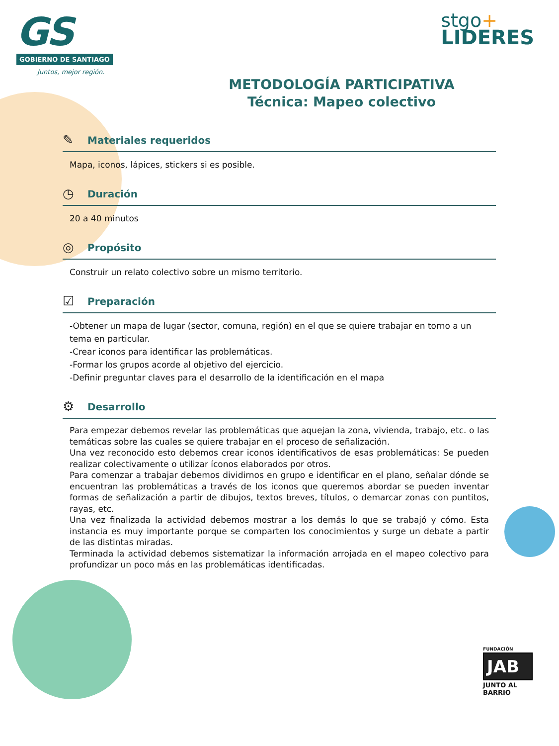GS
GOBIERNO DE SANTIAGO
Juntos, mejor región.
stgo+
LIDERES
METODOLOGÍA PARTICIPATIVA
Técnica: Mapeo colectivo
✎ Materiales requeridos
Mapa, iconos, lápices, stickers si es posible.
◷ Duración
20 a 40 minutos
◎ Propósito
Construir un relato colectivo sobre un mismo territorio.
☑ Preparación
-Obtener un mapa de lugar (sector, comuna, región) en el que se quiere trabajar en torno a un tema en particular.
-Crear iconos para identificar las problemáticas.
-Formar los grupos acorde al objetivo del ejercicio.
-Definir preguntar claves para el desarrollo de la identificación en el mapa
⚙ Desarrollo
Para empezar debemos revelar las problemáticas que aquejan la zona, vivienda, trabajo, etc. o las temáticas sobre las cuales se quiere trabajar en el proceso de señalización.
Una vez reconocido esto debemos crear iconos identificativos de esas problemáticas: Se pueden realizar colectivamente o utilizar íconos elaborados por otros.
Para comenzar a trabajar debemos dividirnos en grupo e identificar en el plano, señalar dónde se encuentran las problemáticas a través de los iconos que queremos abordar se pueden inventar formas de señalización a partir de dibujos, textos breves, títulos, o demarcar zonas con puntitos, rayas, etc.
Una vez finalizada la actividad debemos mostrar a los demás lo que se trabajó y cómo. Esta instancia es muy importante porque se comparten los conocimientos y surge un debate a partir de las distintas miradas.
Terminada la actividad debemos sistematizar la información arrojada en el mapeo colectivo para profundizar un poco más en las problemáticas identificadas.
FUNDACIÓN
JAB
JUNTO AL BARRIO